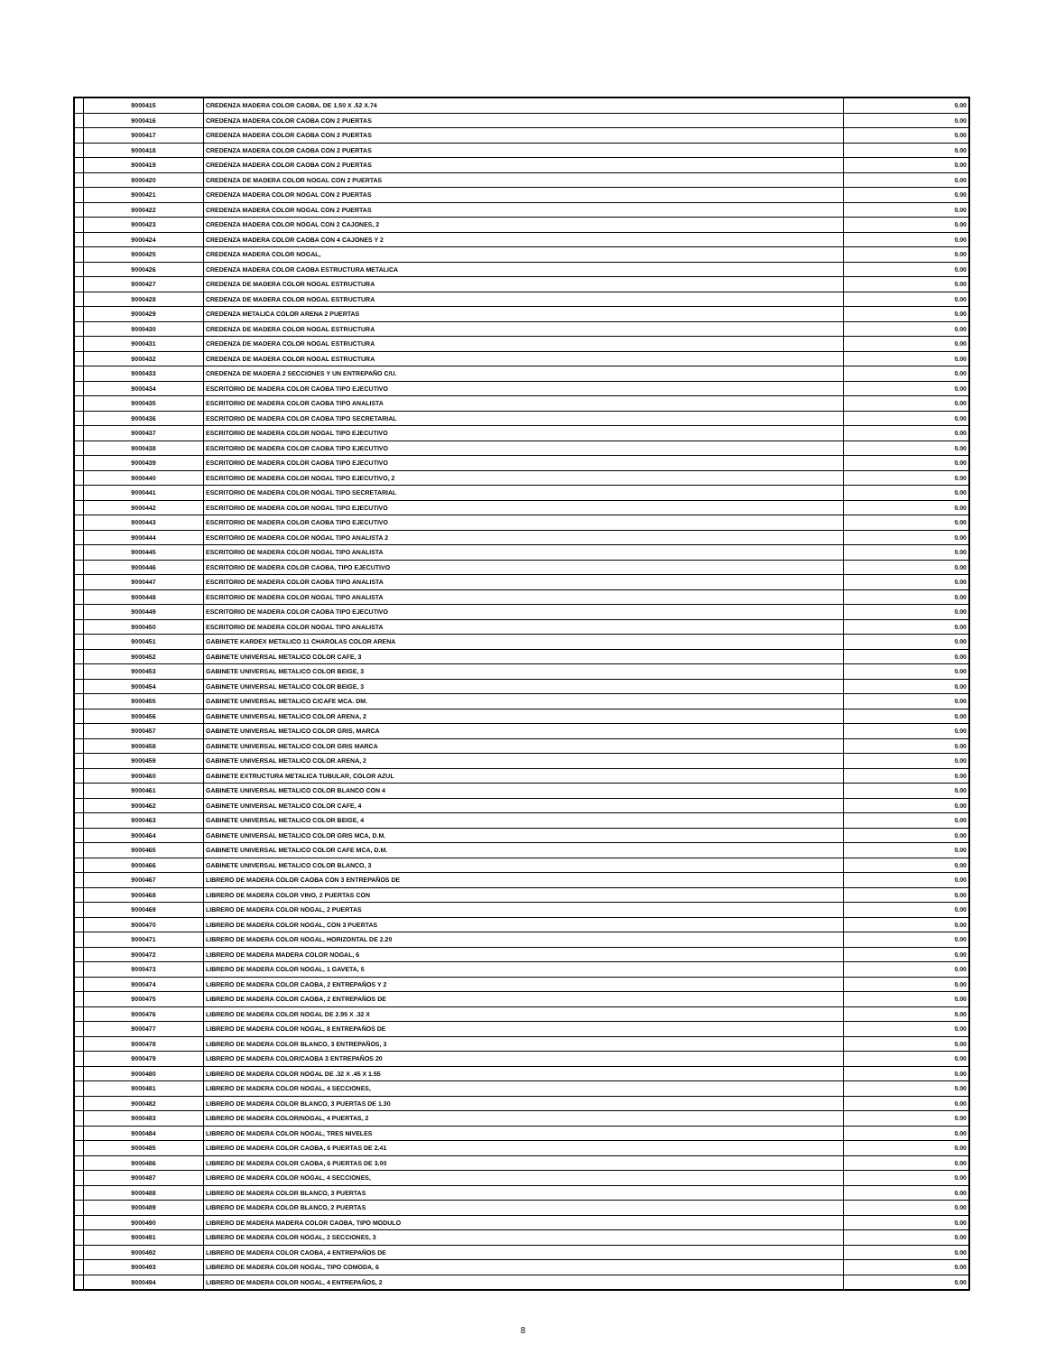| | 9000415 | CREDENZA MADERA COLOR CAOBA, DE 1.50 X .52 X.74 | 0.00 |
| | 9000416 | CREDENZA MADERA COLOR CAOBA CON 2 PUERTAS | 0.00 |
| | 9000417 | CREDENZA MADERA COLOR CAOBA CON 2 PUERTAS | 0.00 |
| | 9000418 | CREDENZA MADERA COLOR CAOBA CON 2 PUERTAS | 0.00 |
| | 9000419 | CREDENZA MADERA COLOR CAOBA CON 2 PUERTAS | 0.00 |
| | 9000420 | CREDENZA DE MADERA COLOR NOGAL CON 2 PUERTAS | 0.00 |
| | 9000421 | CREDENZA MADERA COLOR NOGAL CON 2 PUERTAS | 0.00 |
| | 9000422 | CREDENZA MADERA COLOR NOGAL CON 2 PUERTAS | 0.00 |
| | 9000423 | CREDENZA MADERA COLOR NOGAL CON 2 CAJONES, 2 | 0.00 |
| | 9000424 | CREDENZA MADERA COLOR CAOBA CON 4 CAJONES Y 2 | 0.00 |
| | 9000425 | CREDENZA MADERA COLOR NOGAL, | 0.00 |
| | 9000426 | CREDENZA MADERA COLOR CAOBA ESTRUCTURA METALICA | 0.00 |
| | 9000427 | CREDENZA DE MADERA COLOR NOGAL ESTRUCTURA | 0.00 |
| | 9000428 | CREDENZA DE MADERA COLOR NOGAL ESTRUCTURA | 0.00 |
| | 9000429 | CREDENZA METALICA COLOR ARENA 2 PUERTAS | 0.00 |
| | 9000430 | CREDENZA DE MADERA COLOR NOGAL ESTRUCTURA | 0.00 |
| | 9000431 | CREDENZA DE MADERA COLOR NOGAL ESTRUCTURA | 0.00 |
| | 9000432 | CREDENZA DE MADERA COLOR NOGAL ESTRUCTURA | 0.00 |
| | 9000433 | CREDENZA DE MADERA 2 SECCIONES Y UN ENTREPAÑO C/U. | 0.00 |
| | 9000434 | ESCRITORIO DE MADERA COLOR CAOBA TIPO EJECUTIVO | 0.00 |
| | 9000435 | ESCRITORIO DE MADERA COLOR CAOBA TIPO ANALISTA | 0.00 |
| | 9000436 | ESCRITORIO DE MADERA COLOR CAOBA TIPO SECRETARIAL | 0.00 |
| | 9000437 | ESCRITORIO DE MADERA COLOR NOGAL TIPO EJECUTIVO | 0.00 |
| | 9000438 | ESCRITORIO DE MADERA COLOR CAOBA TIPO EJECUTIVO | 0.00 |
| | 9000439 | ESCRITORIO DE MADERA COLOR CAOBA TIPO EJECUTIVO | 0.00 |
| | 9000440 | ESCRITORIO DE MADERA COLOR NOGAL TIPO EJECUTIVO, 2 | 0.00 |
| | 9000441 | ESCRITORIO DE MADERA COLOR NOGAL TIPO SECRETARIAL | 0.00 |
| | 9000442 | ESCRITORIO DE MADERA COLOR NOGAL TIPO EJECUTIVO | 0.00 |
| | 9000443 | ESCRITORIO DE MADERA COLOR CAOBA TIPO EJECUTIVO | 0.00 |
| | 9000444 | ESCRITORIO DE MADERA COLOR NOGAL TIPO ANALISTA 2 | 0.00 |
| | 9000445 | ESCRITORIO DE MADERA COLOR NOGAL TIPO ANALISTA | 0.00 |
| | 9000446 | ESCRITORIO DE MADERA COLOR CAOBA, TIPO EJECUTIVO | 0.00 |
| | 9000447 | ESCRITORIO DE MADERA COLOR CAOBA TIPO ANALISTA | 0.00 |
| | 9000448 | ESCRITORIO DE MADERA COLOR NOGAL TIPO ANALISTA | 0.00 |
| | 9000449 | ESCRITORIO DE MADERA COLOR CAOBA TIPO EJECUTIVO | 0.00 |
| | 9000450 | ESCRITORIO DE MADERA COLOR NOGAL TIPO ANALISTA | 0.00 |
| | 9000451 | GABINETE KARDEX METALICO 11 CHAROLAS COLOR ARENA | 0.00 |
| | 9000452 | GABINETE UNIVERSAL METALICO COLOR CAFE, 3 | 0.00 |
| | 9000453 | GABINETE UNIVERSAL METALICO COLOR BEIGE, 3 | 0.00 |
| | 9000454 | GABINETE UNIVERSAL METALICO COLOR BEIGE, 3 | 0.00 |
| | 9000455 | GABINETE UNIVERSAL METALICO C/CAFE MCA. DM. | 0.00 |
| | 9000456 | GABINETE UNIVERSAL METALICO COLOR ARENA, 2 | 0.00 |
| | 9000457 | GABINETE UNIVERSAL METALICO COLOR GRIS, MARCA | 0.00 |
| | 9000458 | GABINETE UNIVERSAL METALICO COLOR GRIS MARCA | 0.00 |
| | 9000459 | GABINETE UNIVERSAL METALICO COLOR ARENA, 2 | 0.00 |
| | 9000460 | GABINETE EXTRUCTURA METALICA TUBULAR, COLOR AZUL | 0.00 |
| | 9000461 | GABINETE UNIVERSAL METALICO COLOR BLANCO CON 4 | 0.00 |
| | 9000462 | GABINETE UNIVERSAL METALICO COLOR CAFE, 4 | 0.00 |
| | 9000463 | GABINETE UNIVERSAL METALICO COLOR BEIGE, 4 | 0.00 |
| | 9000464 | GABINETE UNIVERSAL METALICO COLOR GRIS MCA, D.M. | 0.00 |
| | 9000465 | GABINETE UNIVERSAL METALICO COLOR CAFE MCA, D.M. | 0.00 |
| | 9000466 | GABINETE UNIVERSAL METALICO COLOR BLANCO, 3 | 0.00 |
| | 9000467 | LIBRERO DE MADERA COLOR CAOBA CON 3 ENTREPAÑOS DE | 0.00 |
| | 9000468 | LIBRERO DE MADERA COLOR VINO, 2 PUERTAS CON | 0.00 |
| | 9000469 | LIBRERO DE MADERA COLOR NOGAL, 2 PUERTAS | 0.00 |
| | 9000470 | LIBRERO DE MADERA COLOR NOGAL, CON 3 PUERTAS | 0.00 |
| | 9000471 | LIBRERO DE MADERA COLOR NOGAL, HORIZONTAL DE 2.20 | 0.00 |
| | 9000472 | LIBRERO DE MADERA MADERA COLOR NOGAL, 6 | 0.00 |
| | 9000473 | LIBRERO DE MADERA COLOR NOGAL, 1 GAVETA, 5 | 0.00 |
| | 9000474 | LIBRERO DE MADERA COLOR CAOBA, 2 ENTREPAÑOS Y 2 | 0.00 |
| | 9000475 | LIBRERO DE MADERA COLOR CAOBA, 2 ENTREPAÑOS DE | 0.00 |
| | 9000476 | LIBRERO DE MADERA COLOR NOGAL DE 2.95 X .32 X | 0.00 |
| | 9000477 | LIBRERO DE MADERA COLOR NOGAL, 8 ENTREPAÑOS DE | 0.00 |
| | 9000478 | LIBRERO DE MADERA COLOR BLANCO, 3 ENTREPAÑOS, 3 | 0.00 |
| | 9000479 | LIBRERO DE MADERA COLOR/CAOBA 3 ENTREPAÑOS 20 | 0.00 |
| | 9000480 | LIBRERO DE MADERA COLOR NOGAL DE .32 X .45 X 1.55 | 0.00 |
| | 9000481 | LIBRERO DE MADERA COLOR NOGAL, 4 SECCIONES, | 0.00 |
| | 9000482 | LIBRERO DE MADERA COLOR BLANCO, 3 PUERTAS DE 1.30 | 0.00 |
| | 9000483 | LIBRERO DE MADERA COLOR/NOGAL, 4 PUERTAS, 2 | 0.00 |
| | 9000484 | LIBRERO DE MADERA COLOR NOGAL, TRES NIVELES | 0.00 |
| | 9000485 | LIBRERO DE MADERA COLOR CAOBA, 6 PUERTAS DE 2.41 | 0.00 |
| | 9000486 | LIBRERO DE MADERA COLOR CAOBA, 6 PUERTAS DE 3.00 | 0.00 |
| | 9000487 | LIBRERO DE MADERA COLOR NOGAL, 4 SECCIONES, | 0.00 |
| | 9000488 | LIBRERO DE MADERA COLOR BLANCO, 3 PUERTAS | 0.00 |
| | 9000489 | LIBRERO DE MADERA COLOR BLANCO, 2 PUERTAS | 0.00 |
| | 9000490 | LIBRERO DE MADERA MADERA COLOR CAOBA, TIPO MODULO | 0.00 |
| | 9000491 | LIBRERO DE MADERA COLOR NOGAL, 2 SECCIONES, 3 | 0.00 |
| | 9000492 | LIBRERO DE MADERA COLOR CAOBA, 4 ENTREPAÑOS DE | 0.00 |
| | 9000493 | LIBRERO DE MADERA COLOR NOGAL, TIPO COMODA, 6 | 0.00 |
| | 9000494 | LIBRERO DE MADERA COLOR NOGAL, 4 ENTREPAÑOS, 2 | 0.00 |
8